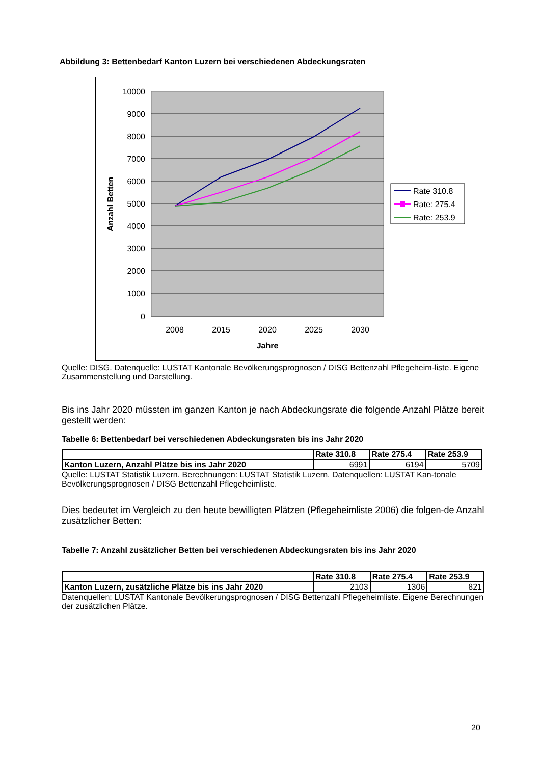Abbildung 3: Bettenbedarf Kanton Luzern bei verschiedenen Abdeckungsraten
10000
9000
8000
7000
6000
5000
4000
3000
2000
1000
0
2008
2015
2020
2025
2030
Jahre
Anzahl Betten
Rate 310.8
Rate: 275.4
Rate: 253.9
Quelle: DISG. Datenquelle: LUSTAT Kantonale Bevölkerungsprognosen / DISG Bettenzahl Pflegeheim-liste. Eigene Zusammenstellung und Darstellung.
Bis ins Jahr 2020 müssten im ganzen Kanton je nach Abdeckungsrate die folgende Anzahl Plätze bereit gestellt werden:
Tabelle 6: Bettenbedarf bei verschiedenen Abdeckungsraten bis ins Jahr 2020
| | Rate 310.8 | Rate 275.4 | Rate 253.9 |
| --- | --- | --- | --- |
| Kanton Luzern, Anzahl Plätze bis ins Jahr 2020 | 6991 | 6194 | 5709 |
Quelle: LUSTAT Statistik Luzern. Berechnungen: LUSTAT Statistik Luzern. Datenquellen: LUSTAT Kan-tonale Bevölkerungsprognosen / DISG Bettenzahl Pflegeheimliste.
Dies bedeutet im Vergleich zu den heute bewilligten Plätzen (Pflegeheimliste 2006) die folgen-de Anzahl zusätzlicher Betten:
Tabelle 7: Anzahl zusätzlicher Betten bei verschiedenen Abdeckungsraten bis ins Jahr 2020
| | Rate 310.8 | Rate 275.4 | Rate 253.9 |
| --- | --- | --- | --- |
| Kanton Luzern, zusätzliche Plätze bis ins Jahr 2020 | 2103 | 1306 | 821 |
Datenquellen: LUSTAT Kantonale Bevölkerungsprognosen / DISG Bettenzahl Pflegeheimliste. Eigene Berechnungen der zusätzlichen Plätze.
20